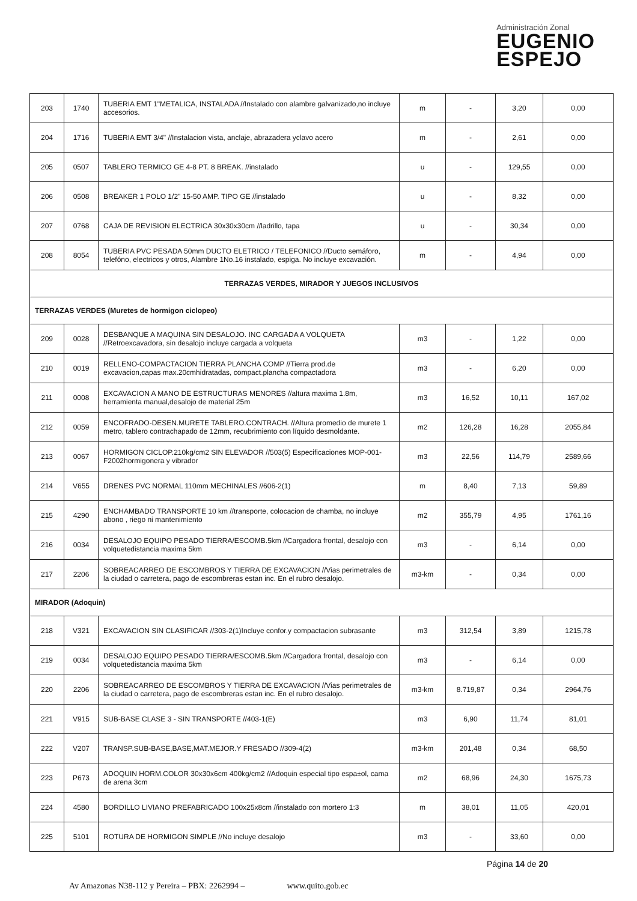Administración Zonal
EUGENIO
ESPEJO
| 203 | 1740 | TUBERIA EMT 1"METALICA, INSTALADA //Instalado con alambre galvanizado,no incluye accesorios. | m | - | 3,20 | 0,00 |
| 204 | 1716 | TUBERIA EMT 3/4" //Instalacion vista, anclaje, abrazadera yclavo acero | m | - | 2,61 | 0,00 |
| 205 | 0507 | TABLERO TERMICO GE 4-8 PT. 8 BREAK. //instalado | u | - | 129,55 | 0,00 |
| 206 | 0508 | BREAKER 1 POLO 1/2" 15-50 AMP. TIPO GE //instalado | u | - | 8,32 | 0,00 |
| 207 | 0768 | CAJA DE REVISION ELECTRICA 30x30x30cm //ladrillo, tapa | u | - | 30,34 | 0,00 |
| 208 | 8054 | TUBERIA PVC PESADA 50mm DUCTO ELETRICO / TELEFONICO //Ducto semáforo, telefóno, electricos y otros, Alambre 1No.16 instalado, espiga. No incluye excavación. | m | - | 4,94 | 0,00 |
| TERRAZAS VERDES, MIRADOR Y JUEGOS INCLUSIVOS | | | | | | |
| TERRAZAS VERDES (Muretes de hormigon ciclopeo) | | | | | | |
| 209 | 0028 | DESBANQUE A MAQUINA SIN DESALOJO. INC CARGADA A VOLQUETA //Retroexcavadora, sin desalojo incluye cargada a volqueta | m3 | - | 1,22 | 0,00 |
| 210 | 0019 | RELLENO-COMPACTACION TIERRA PLANCHA COMP //Tierra prod.de excavacion,capas max.20cmhidratadas, compact.plancha compactadora | m3 | - | 6,20 | 0,00 |
| 211 | 0008 | EXCAVACION A MANO DE ESTRUCTURAS MENORES //altura maxima 1.8m, herramienta manual,desalojo de material 25m | m3 | 16,52 | 10,11 | 167,02 |
| 212 | 0059 | ENCOFRADO-DESEN.MURETE TABLERO.CONTRACH. //Altura promedio de murete 1 metro, tablero contrachapado de 12mm, recubrimiento con líquido desmoldante. | m2 | 126,28 | 16,28 | 2055,84 |
| 213 | 0067 | HORMIGON CICLOP.210kg/cm2 SIN ELEVADOR //503(5) Especificaciones MOP-001-F2002hormigonera y vibrador | m3 | 22,56 | 114,79 | 2589,66 |
| 214 | V655 | DRENES PVC NORMAL 110mm MECHINALES //606-2(1) | m | 8,40 | 7,13 | 59,89 |
| 215 | 4290 | ENCHAMBADO TRANSPORTE 10 km //transporte, colocacion de chamba, no incluye abono , riego ni mantenimiento | m2 | 355,79 | 4,95 | 1761,16 |
| 216 | 0034 | DESALOJO EQUIPO PESADO TIERRA/ESCOMB.5km //Cargadora frontal, desalojo con volquetedistancia maxima 5km | m3 | - | 6,14 | 0,00 |
| 217 | 2206 | SOBREACARREO DE ESCOMBROS Y TIERRA DE EXCAVACION //Vias perimetrales de la ciudad o carretera, pago de escombreras estan inc. En el rubro desalojo. | m3-km | - | 0,34 | 0,00 |
| MIRADOR (Adoquin) | | | | | | |
| 218 | V321 | EXCAVACION SIN CLASIFICAR //303-2(1)Incluye confor.y compactacion subrasante | m3 | 312,54 | 3,89 | 1215,78 |
| 219 | 0034 | DESALOJO EQUIPO PESADO TIERRA/ESCOMB.5km //Cargadora frontal, desalojo con volquetedistancia maxima 5km | m3 | - | 6,14 | 0,00 |
| 220 | 2206 | SOBREACARREO DE ESCOMBROS Y TIERRA DE EXCAVACION //Vias perimetrales de la ciudad o carretera, pago de escombreras estan inc. En el rubro desalojo. | m3-km | 8.719,87 | 0,34 | 2964,76 |
| 221 | V915 | SUB-BASE CLASE 3 - SIN TRANSPORTE //403-1(E) | m3 | 6,90 | 11,74 | 81,01 |
| 222 | V207 | TRANSP.SUB-BASE,BASE,MAT.MEJOR.Y FRESADO //309-4(2) | m3-km | 201,48 | 0,34 | 68,50 |
| 223 | P673 | ADOQUIN HORM.COLOR 30x30x6cm 400kg/cm2 //Adoquin especial tipo espa±ol, cama de arena 3cm | m2 | 68,96 | 24,30 | 1675,73 |
| 224 | 4580 | BORDILLO LIVIANO PREFABRICADO 100x25x8cm //instalado con mortero 1:3 | m | 38,01 | 11,05 | 420,01 |
| 225 | 5101 | ROTURA DE HORMIGON SIMPLE //No incluye desalojo | m3 | - | 33,60 | 0,00 |
Página 14 de 20
Av Amazonas N38-112 y Pereira – PBX: 2262994 – www.quito.gob.ec